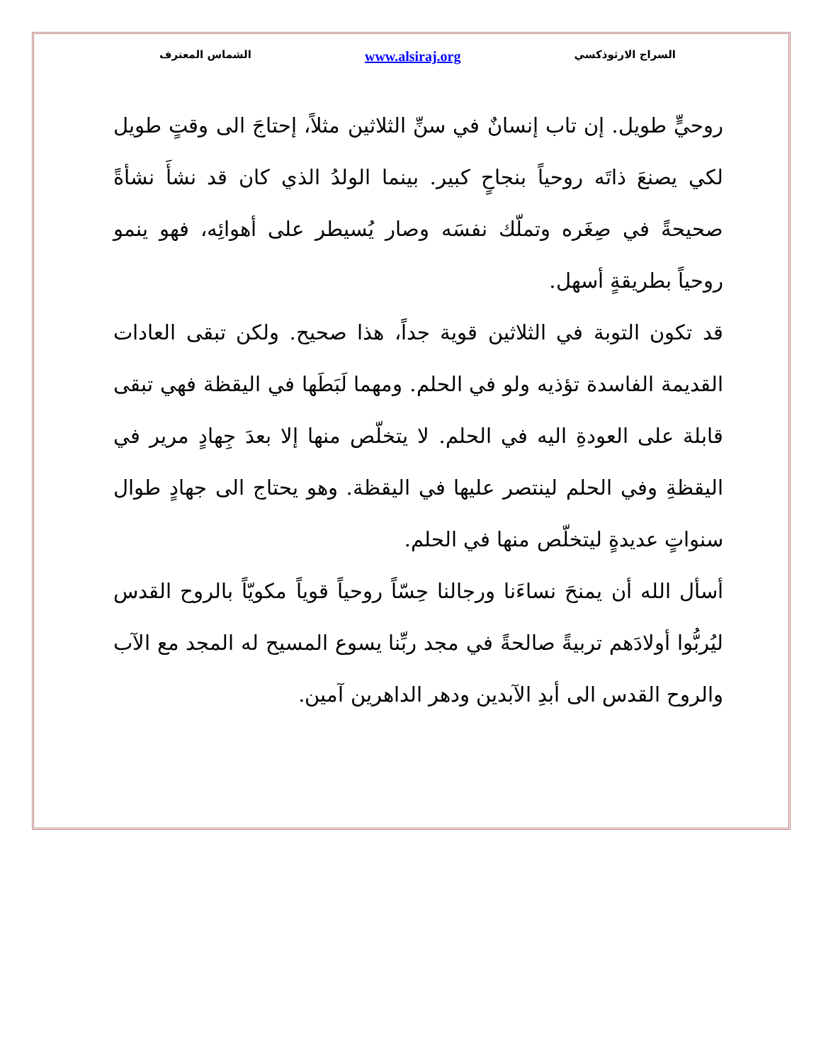السراج الارثوذكسي www.alsiraj.org الشماس المعترف
روحيٍّ طويل. إن تاب إنسانٌ في سنِّ الثلاثين مثلاً، إحتاجَ الى وقتٍ طويل لكي يصنعَ ذاتَه روحياً بنجاحٍ كبير. بينما الولدُ الذي كان قد نشأَ نشأةً صحيحةً في صِغَره وتملّك نفسَه وصار يُسيطر على أهوائِه، فهو ينمو روحياً بطريقةٍ أسهل.
قد تكون التوبة في الثلاثين قوية جداً، هذا صحيح. ولكن تبقى العادات القديمة الفاسدة تؤذيه ولو في الحلم. ومهما لَبَطَها في اليقظة فهي تبقى قابلة على العودةِ اليه في الحلم. لا يتخلّص منها إلا بعدَ جِهادٍ مرير في اليقظةِ وفي الحلم لينتصر عليها في اليقظة. وهو يحتاج الى جهادٍ طوال سنواتٍ عديدةٍ ليتخلّص منها في الحلم.
أسأل الله أن يمنحَ نساءَنا ورجالنا حِسّاً روحياً قوياً مكويّاً بالروح القدس ليُربُّوا أولادَهم تربيةً صالحةً في مجد ربِّنا يسوع المسيح له المجد مع الآب والروح القدس الى أبدِ الآبدين ودهر الداهرين آمين.